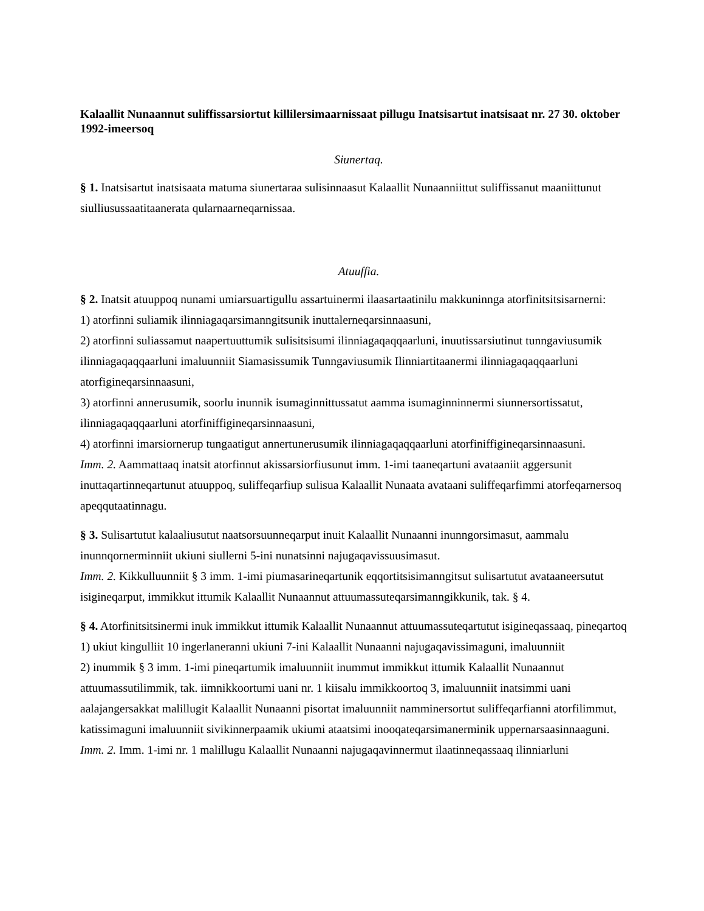Kalaallit Nunaannut suliffissarsiortut killilersimaarnissaat pillugu Inatsisartut inatsisaat nr. 27 30. oktober 1992-imeersoq
Siunertaq.
§ 1. Inatsisartut inatsisaata matuma siunertaraa sulisinnaasut Kalaallit Nunaanniittut suliffissanut maaniittunut siulliusussaatitaanerata qularnaarneqarnissaa.
Atuuffia.
§ 2. Inatsit atuuppoq nunami umiarsuartigullu assartuinermi ilaasartaatinilu makkuninnga atorfinitsitsisarnerni:
1) atorfinni suliamik ilinniagaqarsimanngitsunik inuttalerneqarsinnaasuni,
2) atorfinni suliassamut naapertuuttumik sulisitsisumi ilinniagaqaqqaarluni, inuutissarsiutinut tunngaviusumik ilinniagaqaqqaarluni imaluunniit Siamasissumik Tunngaviusumik Ilinniartitaanermi ilinniagaqaqqaarluni atorfigineqarsinnaasuni,
3) atorfinni annerusumik, soorlu inunnik isumaginnittussatut aamma isumaginninnermi siunnersortissatut, ilinniagaqaqqaarluni atorfiniffigineqarsinnaasuni,
4) atorfinni imarsiornerup tungaatigut annertunerusumik ilinniagaqaqqaarluni atorfiniffigineqarsinnaasuni.
Imm. 2. Aammattaaq inatsit atorfinnut akissarsiorfiusunut imm. 1-imi taaneqartuni avataaniit aggersunit inuttaqartinneqartunut atuuppoq, suliffeqarfiup sulisua Kalaallit Nunaata avataani suliffeqarfimmi atorfeqarnersoq apeqqutaatinnagu.
§ 3. Sulisartutut kalaaliusutut naatsorsuunneqarput inuit Kalaallit Nunaanni inunngorsimasut, aammalu inunnqornerminniit ukiuni siullerni 5-ini nunatsinni najugaqavissuusimasut.
Imm. 2. Kikkulluunniit § 3 imm. 1-imi piumasarineqartunik eqqortitsisimanngitsut sulisartutut avataaneersutut isigineqarput, immikkut ittumik Kalaallit Nunaannut attuumassuteqarsimanngikkunik, tak. § 4.
§ 4. Atorfinitsitsinermi inuk immikkut ittumik Kalaallit Nunaannut attuumassuteqartutut isigineqassaaq, pineqartoq
1) ukiut kingulliit 10 ingerlaneranni ukiuni 7-ini Kalaallit Nunaanni najugaqavissimaguni, imaluunniit
2) inummik § 3 imm. 1-imi pineqartumik imaluunniit inummut immikkut ittumik Kalaallit Nunaannut attuumassutilimmik, tak. iimnikkoortumi uani nr. 1 kiisalu immikkoortoq 3, imaluunniit inatsimmi uani aalajangersakkat malillugit Kalaallit Nunaanni pisortat imaluunniit namminersortut suliffeqarfianni atorfilimmut, katissimaguni imaluunniit sivikinnerpaamik ukiumi ataatsimi inooqateqarsimanerminik uppernarsaasinnaaguni.
Imm. 2. Imm. 1-imi nr. 1 malillugu Kalaallit Nunaanni najugaqavinnermut ilaatinneqassaaq ilinniarluni